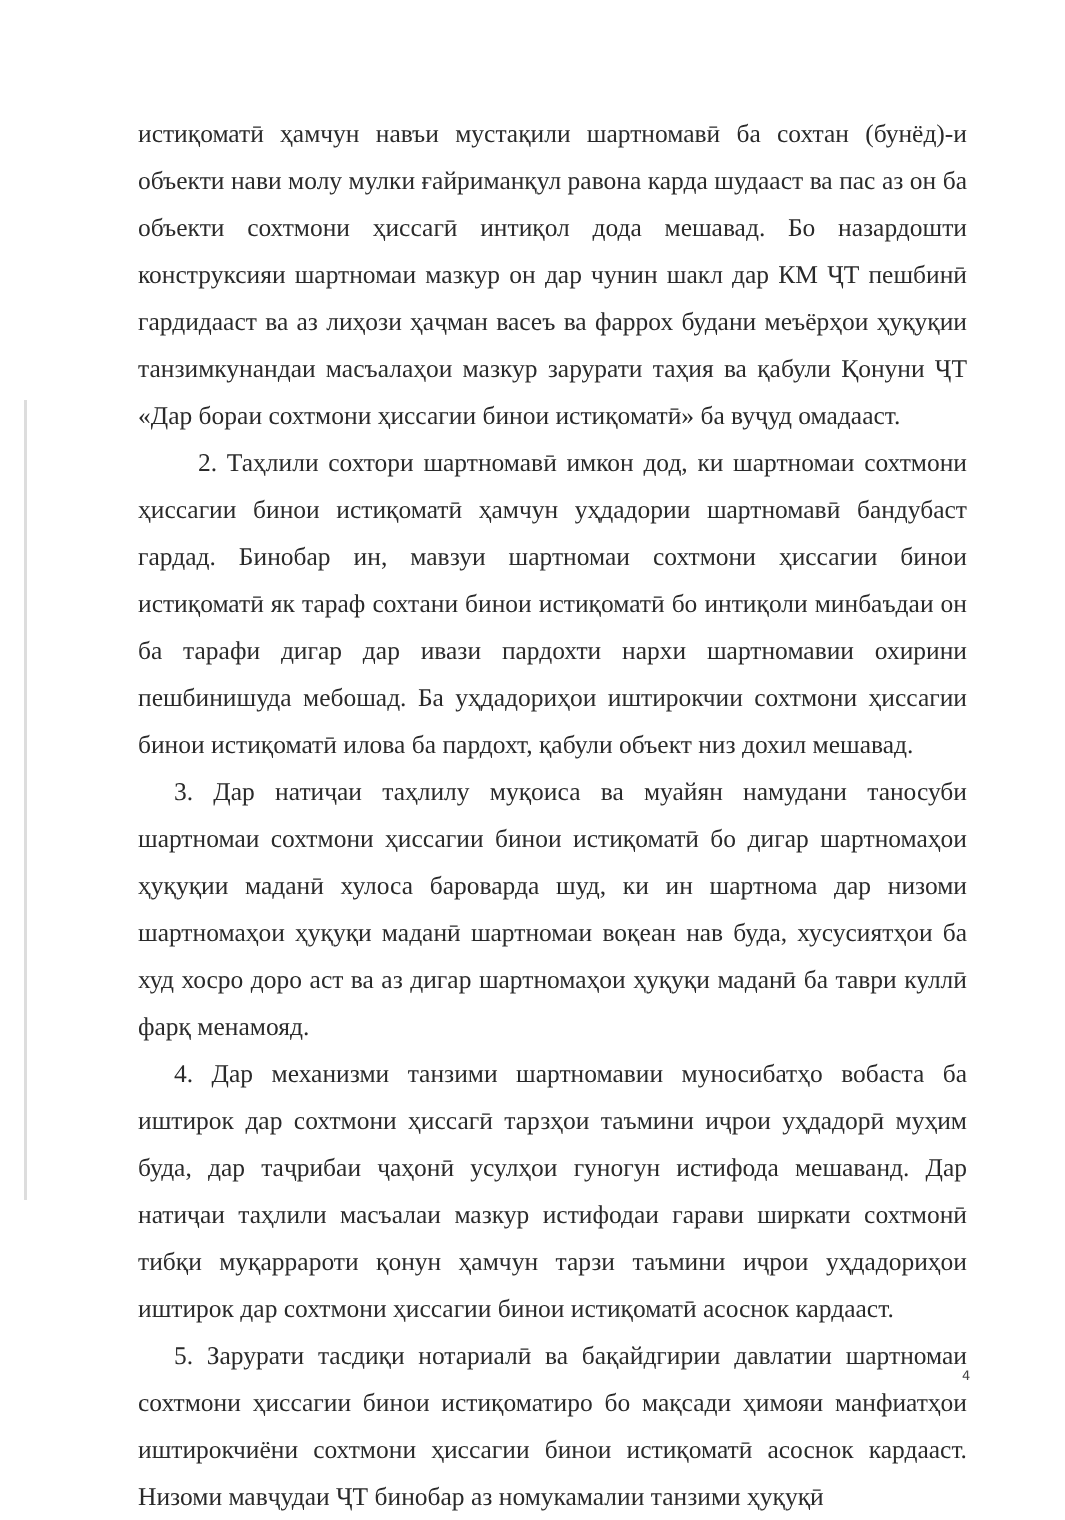истиқоматӣ ҳамчун навъи мустақили шартномавӣ ба сохтан (бунёд)-и объекти нави молу мулки ғайриманқул равона карда шудааст ва пас аз он ба объекти сохтмони ҳиссагӣ интиқол дода мешавад. Бо назардошти конструксияи шартномаи мазкур он дар чунин шакл дар КМ ҶТ пешбинӣ гардидааст ва аз лиҳози ҳаҷман васеъ ва фаррох будани меъёрҳои ҳуқуқии танзимкунандаи масъалаҳои мазкур зарурати таҳия ва қабули Қонуни ҶТ «Дар бораи сохтмони ҳиссагии бинои истиқоматӣ» ба вуҷуд омадааст.
2. Таҳлили сохтори шартномавӣ имкон дод, ки шартномаи сохтмони ҳиссагии бинои истиқоматӣ ҳамчун уҳдадории шартномавӣ бандубаст гардад. Бинобар ин, мавзуи шартномаи сохтмони ҳиссагии бинои истиқоматӣ як тараф сохтани бинои истиқоматӣ бо интиқоли минбаъдаи он ба тарафи дигар дар ивази пардохти нархи шартномавии охирини пешбинишуда мебошад. Ба уҳдадориҳои иштирокчии сохтмони ҳиссагии бинои истиқоматӣ илова ба пардохт, қабули объект низ дохил мешавад.
3. Дар натиҷаи таҳлилу муқоиса ва муайян намудани таносуби шартномаи сохтмони ҳиссагии бинои истиқоматӣ бо дигар шартномаҳои ҳуқуқии маданӣ хулоса бароварда шуд, ки ин шартнома дар низоми шартномаҳои ҳуқуқи маданӣ шартномаи воқеан нав буда, хусусиятҳои ба худ хосро доро аст ва аз дигар шартномаҳои ҳуқуқи маданӣ ба таври куллӣ фарқ менамояд.
4. Дар механизми танзими шартномавии муносибатҳо вобаста ба иштирок дар сохтмони ҳиссагӣ тарзҳои таъмини иҷрои уҳдадорӣ муҳим буда, дар таҷрибаи ҷаҳонӣ усулҳои гуногун истифода мешаванд. Дар натиҷаи таҳлили масъалаи мазкур истифодаи гарави ширкати сохтмонӣ тибқи муқаррароти қонун ҳамчун тарзи таъмини иҷрои уҳдадориҳои иштирок дар сохтмони ҳиссагии бинои истиқоматӣ асоснок кардааст.
5. Зарурати тасдиқи нотариалӣ ва бақайдгирии давлатии шартномаи сохтмони ҳиссагии бинои истиқоматиро бо мақсади ҳимояи манфиатҳои иштирокчиёни сохтмони ҳиссагии бинои истиқоматӣ асоснок кардааст. Низоми мавҷудаи ҶТ бинобар аз номукамалии танзими ҳуқуқӣ
4